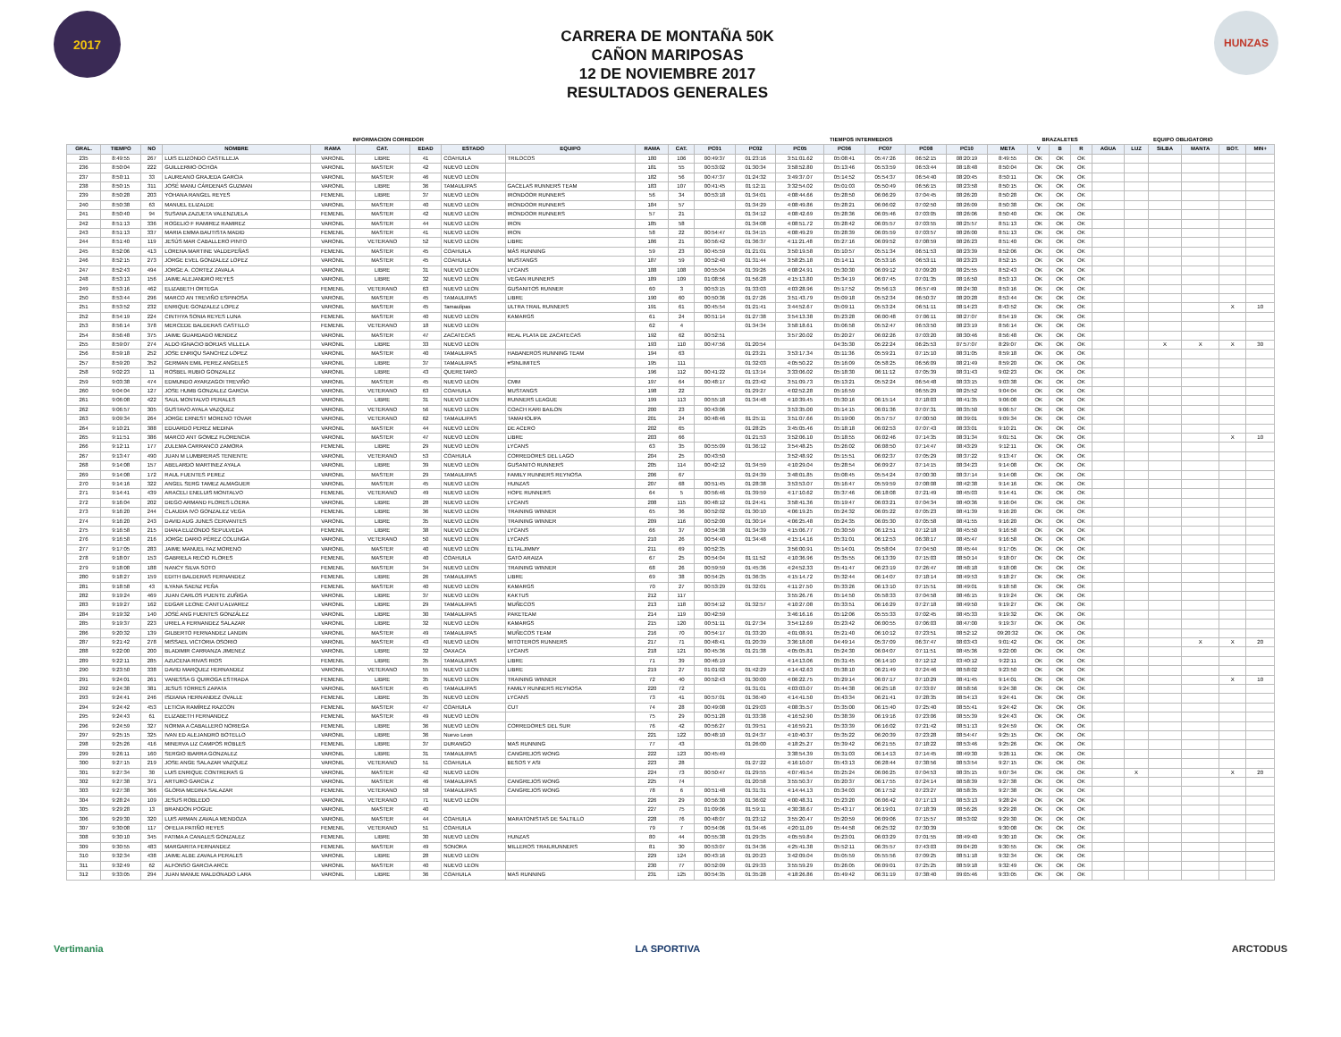2017
CARRERA DE MONTAÑA 50K
CAÑON MARIPOSAS
12 DE NOVIEMBRE 2017
RESULTADOS GENERALES
HUNZAS
| | | INFORMACION CORREDOR | | | | | | | | | TIEMPOS INTERMEDIOS | | | | | | | | BRAZALETES | | | EQUIPO OBLIGATORIO | | | | | |
| --- | --- | --- | --- | --- | --- | --- | --- | --- | --- | --- | --- | --- | --- | --- | --- | --- | --- | --- | --- | --- | --- | --- | --- | --- | --- | --- | --- |
| GRAL. | TIEMPO | NO | NOMBRE | RAMA | CAT. | EDAD | ESTADO | EQUIPO | RAMA | CAT. | PC01 | PC02 | PC05 | PC06 | PC07 | PC08 | PC10 | META | V | B | R | AGUA | LUZ | SILBA | MANTA | BOT. | MIN+ |
| 235 | 8:49:55 | 267 | LUIS ELIZONDO CASTILLEJA | VARONIL | LIBRE | 41 | COAHUILA | TRILOCOS | 180 | 106 | 00:49:37 | 01:23:16 | 3:51:01.62 | 05:08:41 | 05:47:26 | 06:52:15 | 08:20:19 | 8:49:55 | OK | OK | OK | | | | | | |
| 236 | 8:50:04 | 222 | GUILLERMO OCHOA | VARONIL | MASTER | 42 | NUEVO LEON | | 181 | 55 | 00:53:02 | 01:30:34 | 3:58:52.80 | 05:13:46 | 05:53:59 | 06:53:44 | 08:18:48 | 8:50:04 | OK | OK | OK | | | | | | |
| 237 | 8:50:11 | 33 | LAUREANO GRAJEDA GARCIA | VARONIL | MASTER | 46 | NUEVO LEON | | 182 | 56 | 00:47:37 | 01:24:32 | 3:49:37.07 | 05:14:52 | 05:54:37 | 06:54:40 | 08:20:45 | 8:50:11 | OK | OK | OK | | | | | | |
| 238 | 8:50:15 | 311 | JOSÉ MANU CÁRDENAS GUZMAN | VARONIL | LIBRE | 36 | TAMAULIPAS | GACELAS RUNNERS TEAM | 183 | 107 | 00:41:45 | 01:12:11 | 3:32:54.02 | 05:01:03 | 05:50:49 | 06:56:15 | 08:23:58 | 8:50:15 | OK | OK | OK | | | | | | |
| 239 | 8:50:28 | 203 | YOHANA RANGEL REYES | FEMENIL | LIBRE | 37 | NUEVO LEON | IRONDOOR RUNNERS | 56 | 34 | 00:53:18 | 01:34:01 | 4:08:44.66 | 05:28:50 | 06:06:29 | 07:04:45 | 08:26:20 | 8:50:28 | OK | OK | OK | | | | | | |
| 240 | 8:50:38 | 63 | MANUEL ELIZALDE | VARONIL | MASTER | 40 | NUEVO LEON | IRONDOOR RUNNERS | 184 | 57 | | 01:34:29 | 4:08:49.86 | 05:28:21 | 06:06:02 | 07:02:50 | 08:26:09 | 8:50:38 | OK | OK | OK | | | | | | |
| 241 | 8:50:40 | 94 | SUSANA ZAZUETA VALENZUELA | FEMENIL | MASTER | 42 | NUEVO LEON | IRONDOOR RUNNERS | 57 | 21 | | 01:34:12 | 4:08:42.69 | 05:28:36 | 06:05:46 | 07:03:05 | 08:26:06 | 8:50:40 | OK | OK | OK | | | | | | |
| 242 | 8:51:13 | 336 | ROGELIO F RAMIREZ RAMIREZ | VARONIL | MASTER | 44 | NUEVO LEON | IRON | 185 | 58 | | 01:34:08 | 4:08:51.72 | 05:28:42 | 06:05:57 | 07:03:55 | 08:25:57 | 8:51:13 | OK | OK | OK | | | | | | |
| 243 | 8:51:13 | 337 | MARIA EMMA BAUTISTA MADID | FEMENIL | MASTER | 41 | NUEVO LEON | IRON | 58 | 22 | 00:54:47 | 01:34:15 | 4:08:49.29 | 05:28:39 | 06:05:59 | 07:03:57 | 08:26:00 | 8:51:13 | OK | OK | OK | | | | | | |
| 244 | 8:51:40 | 119 | JESÚS MAR CABALLERO PINTO | VARONIL | VETERANO | 52 | NUEVO LEON | LIBRE | 186 | 21 | 00:56:42 | 01:36:37 | 4:11:21.48 | 05:27:16 | 06:09:52 | 07:08:59 | 08:26:23 | 8:51:40 | OK | OK | OK | | | | | | |
| 245 | 8:52:06 | 413 | LORENA MARTINE VALDEPEÑAS | FEMENIL | MASTER | 45 | COAHUILA | MÁS RUNNING | 59 | 23 | 00:45:59 | 01:21:01 | 3:50:19.58 | 05:10:57 | 05:51:34 | 06:51:53 | 08:23:39 | 8:52:06 | OK | OK | OK | | | | | | |
| 246 | 8:52:15 | 273 | JORGE EVEL GONZALEZ LOPEZ | VARONIL | MASTER | 45 | COAHUILA | MUSTANGS | 187 | 59 | 00:52:40 | 01:31:44 | 3:58:25.18 | 05:14:11 | 05:53:16 | 06:53:11 | 08:23:23 | 8:52:15 | OK | OK | OK | | | | | | |
| 247 | 8:52:43 | 494 | JORGE A. CORTEZ ZAVALA | VARONIL | LIBRE | 31 | NUEVO LEON | LYCANS | 188 | 108 | 00:55:04 | 01:39:26 | 4:08:24.91 | 05:30:30 | 06:09:12 | 07:09:20 | 08:25:55 | 8:52:43 | OK | OK | OK | | | | | | |
| 248 | 8:53:13 | 156 | JAIME ALEJANDRO REYES | VARONIL | LIBRE | 32 | NUEVO LEON | VEGAN RUNNERS | 189 | 109 | 01:08:56 | 01:56:28 | 4:15:13.80 | 05:34:19 | 06:07:45 | 07:01:35 | 08:16:50 | 8:53:13 | OK | OK | OK | | | | | | |
| 249 | 8:53:16 | 462 | ELIZABETH ORTEGA | FEMENIL | VETERANO | 63 | NUEVO LEON | GUSANITOS RUNNER | 60 | 3 | 00:53:15 | 01:33:03 | 4:03:28.96 | 05:17:52 | 05:56:13 | 06:57:49 | 08:24:30 | 8:53:16 | OK | OK | OK | | | | | | |
| 250 | 8:53:44 | 296 | MARCO AN TREVIÑO ESPINOSA | VARONIL | MASTER | 45 | TAMAULIPAS | LIBRE | 190 | 60 | 00:50:36 | 01:27:26 | 3:51:43.79 | 05:09:18 | 05:52:34 | 06:50:37 | 08:20:28 | 8:53:44 | OK | OK | OK | | | | | | |
| 251 | 8:53:52 | 232 | ENRIQUE GONZALEZ LOPEZ | VARONIL | MASTER | 45 | Tamaulipas | ULTRA TRAIL RUNNERS | 191 | 61 | 00:45:54 | 01:21:41 | 3:44:52.67 | 05:09:11 | 05:53:24 | 06:51:11 | 08:14:23 | 8:43:52 | OK | OK | OK | | | | | X | 10 |
| 252 | 8:54:19 | 224 | CINTHYA SONIA REYES LUNA | FEMENIL | MASTER | 40 | NUEVO LEON | KAMARGS | 61 | 24 | 00:51:14 | 01:27:38 | 3:54:13.38 | 05:23:28 | 06:00:48 | 07:06:11 | 08:27:07 | 8:54:19 | OK | OK | OK | | | | | | |
| 253 | 8:56:14 | 378 | MERCEDE BALDERAS CASTILLO | FEMENIL | VETERANO | 18 | NUEVO LEON | | 62 | 4 | | 01:34:34 | 3:58:18.61 | 05:06:58 | 05:52:47 | 06:53:50 | 08:23:19 | 8:56:14 | OK | OK | OK | | | | | | |
| 254 | 8:56:48 | 375 | JAIME GUARDADO MENDEZ | VARONIL | MASTER | 47 | ZACATECAS | REAL PLATA DE ZACATECAS | 192 | 62 | 00:52:51 | | 3:57:20.02 | 05:20:27 | 06:02:26 | 07:03:20 | 08:30:46 | 8:56:48 | OK | OK | OK | | | | | | |
| 255 | 8:59:07 | 274 | ALDO IGNACIO BORJAS VILLELA | VARONIL | LIBRE | 33 | NUEVO LEON | | 193 | 110 | 00:47:56 | 01:20:54 | | 04:35:30 | 05:22:24 | 06:25:53 | 07:57:07 | 8:29:07 | OK | OK | OK | | | X | X | X | 30 |
| 256 | 8:59:18 | 252 | JOSE ENRIQU SANCHEZ LOPEZ | VARONIL | MASTER | 40 | TAMAULIPAS | HABANEROS RUNNING TEAM | 194 | 63 | | 01:23:21 | 3:53:17.34 | 05:11:36 | 05:59:21 | 07:15:10 | 08:31:05 | 8:59:18 | OK | OK | OK | | | | | | |
| 257 | 8:59:20 | 352 | GERMAN EMIL PEREZ ANGELES | VARONIL | LIBRE | 37 | TAMAULIPAS | #SINLIMITES | 195 | 111 | | 01:32:03 | 4:05:50.22 | 05:16:09 | 05:58:25 | 06:56:09 | 08:21:49 | 8:59:20 | OK | OK | OK | | | | | | |
| 258 | 9:02:23 | 11 | ROSBEL RUBIO GONZALEZ | VARONIL | LIBRE | 43 | QUERETARO | | 196 | 112 | 00:41:22 | 01:13:14 | 3:33:06.02 | 05:18:30 | 06:11:12 | 07:05:39 | 08:31:43 | 9:02:23 | OK | OK | OK | | | | | | |
| 259 | 9:03:38 | 474 | EDMUNDO AYARZAGOI TREVIÑO | VARONIL | MASTER | 45 | NUEVO LEON | CMM | 197 | 64 | 00:48:17 | 01:23:42 | 3:51:09.73 | 05:13:21 | 05:52:24 | 06:54:48 | 08:33:15 | 9:03:38 | OK | OK | OK | | | | | | |
| 260 | 9:04:04 | 127 | JOSE HUMB GONZALEZ GARCIA | VARONIL | VETERANO | 63 | COAHUILA | MUSTANGS | 198 | 22 | | 01:29:27 | 4:02:52.28 | 05:16:59 | | 06:55:29 | 08:25:52 | 9:04:04 | OK | OK | OK | | | | | | |
| 261 | 9:06:08 | 422 | SAUL MONTALVO PERALES | VARONIL | LIBRE | 31 | NUEVO LEON | RUNNERS LEAGUE | 199 | 113 | 00:55:18 | 01:34:48 | 4:10:39.45 | 05:30:16 | 06:15:14 | 07:18:03 | 08:41:35 | 9:06:08 | OK | OK | OK | | | | | | |
| 262 | 9:06:57 | 305 | GUSTAVO AYALA VAZQUEZ | VARONIL | VETERANO | 56 | NUEVO LEON | COACH KARI BAILON | 200 | 23 | 00:43:06 | | 3:53:35.00 | 05:14:15 | 06:01:36 | 07:07:31 | 08:35:50 | 9:06:57 | OK | OK | OK | | | | | | |
| 263 | 9:09:34 | 264 | JORGE ERNEST MORENO TOVAR | VARONIL | VETERANO | 62 | TAMAULIPAS | TAMAHOLIPA | 201 | 24 | 00:48:46 | 01:25:11 | 3:51:07.66 | 05:19:00 | 05:57:57 | 07:00:50 | 08:39:01 | 9:09:34 | OK | OK | OK | | | | | | |
| 264 | 9:10:21 | 388 | EDUARDO PEREZ MEDINA | VARONIL | MASTER | 44 | NUEVO LEON | DE ACERO | 202 | 65 | | 01:28:25 | 3:45:05.46 | 05:18:18 | 06:02:53 | 07:07:43 | 08:33:01 | 9:10:21 | OK | OK | OK | | | | | | |
| 265 | 9:11:51 | 386 | MARCO ANT GOMEZ FLORENCIA | VARONIL | MASTER | 47 | NUEVO LEON | LIBRE | 203 | 66 | | 01:21:53 | 3:52:06.10 | 05:18:55 | 06:02:46 | 07:14:35 | 08:31:34 | 9:01:51 | OK | OK | OK | | | | | X | 10 |
| 266 | 9:12:11 | 177 | ZULEMA CARRANCO ZAMORA | FEMENIL | LIBRE | 29 | NUEVO LEON | LYCANS | 63 | 35 | 00:55:09 | 01:36:12 | 3:54:48.25 | 05:26:02 | 06:08:50 | 07:14:47 | 08:43:29 | 9:12:11 | OK | OK | OK | | | | | | |
| 267 | 9:13:47 | 490 | JUAN M LUMBRERAS TENIENTE | VARONIL | VETERANO | 53 | COAHUILA | CORREDORES DEL LAGO | 204 | 25 | 00:43:50 | | 3:52:48.92 | 05:15:51 | 06:02:37 | 07:05:29 | 08:37:22 | 9:13:47 | OK | OK | OK | | | | | | |
| 268 | 9:14:08 | 157 | ABELARDO MARTINEZ AYALA | VARONIL | LIBRE | 39 | NUEVO LEON | GUSANITO RUNNERS | 205 | 114 | 00:42:12 | 01:34:59 | 4:10:29.04 | 05:28:54 | 06:09:27 | 07:14:15 | 08:34:23 | 9:14:08 | OK | OK | OK | | | | | | |
| 269 | 9:14:08 | 172 | RAUL FUENTES PEREZ | VARONIL | MASTER | 29 | TAMAULIPAS | FAMILY RUNNERS REYNOSA | 206 | 67 | | 01:24:39 | 3:48:01.85 | 05:08:45 | 05:54:24 | 07:00:30 | 08:37:14 | 9:14:08 | OK | OK | OK | | | | | | |
| 270 | 9:14:16 | 322 | ANGEL SERG TAMEZ ALMAGUER | VARONIL | MASTER | 45 | NUEVO LEON | HUNZAS | 207 | 68 | 00:51:45 | 01:28:38 | 3:53:53.07 | 05:16:47 | 05:59:59 | 07:08:08 | 08:42:38 | 9:14:16 | OK | OK | OK | | | | | | |
| 271 | 9:14:41 | 439 | ARACELI ENELUIS MONTALVO | FEMENIL | VETERANO | 49 | NUEVO LEON | HOPE RUNNERS | 64 | 5 | 00:56:46 | 01:39:59 | 4:17:10.62 | 05:37:46 | 06:18:08 | 07:21:49 | 08:45:03 | 9:14:41 | OK | OK | OK | | | | | | |
| 272 | 9:16:04 | 202 | DIEGO ARMAND FLORES LOERA | VARONIL | LIBRE | 28 | NUEVO LEON | LYCANS | 208 | 115 | 00:48:12 | 01:24:41 | 3:58:41.36 | 05:19:47 | 06:03:21 | 07:04:34 | 08:40:36 | 9:16:04 | OK | OK | OK | | | | | | |
| 273 | 9:16:20 | 244 | CLAUDIA IVO GONZALEZ VEGA | FEMENIL | LIBRE | 36 | NUEVO LEON | TRAINING WINNER | 65 | 36 | 00:52:02 | 01:30:10 | 4:06:19.25 | 05:24:32 | 06:05:22 | 07:05:23 | 08:41:39 | 9:16:20 | OK | OK | OK | | | | | | |
| 274 | 9:16:20 | 243 | DAVID AUG JUNES CERVANTES | VARONIL | LIBRE | 35 | NUEVO LEON | TRAINING WINNER | 209 | 116 | 00:52:00 | 01:30:14 | 4:06:25.48 | 05:24:35 | 06:05:30 | 07:05:58 | 08:41:55 | 9:16:20 | OK | OK | OK | | | | | | |
| 275 | 9:16:58 | 215 | DIANA ELIZONDO SEPULVEDA | FEMENIL | LIBRE | 38 | NUEVO LEON | LYCANS | 66 | 37 | 00:54:38 | 01:34:39 | 4:15:06.77 | 05:30:59 | 06:12:51 | 07:12:18 | 08:45:50 | 9:16:58 | OK | OK | OK | | | | | | |
| 276 | 9:16:58 | 216 | JORGE DARIO PÉREZ COLUNGA | VARONIL | VETERANO | 50 | NUEVO LEON | LYCANS | 210 | 26 | 00:54:40 | 01:34:48 | 4:15:14.16 | 05:31:01 | 06:12:53 | 06:38:17 | 08:45:47 | 9:16:58 | OK | OK | OK | | | | | | |
| 277 | 9:17:05 | 283 | JAIME MANUEL FAZ MORENO | VARONIL | MASTER | 40 | NUEVO LEON | ELTALJIMMY | 211 | 69 | 00:52:35 | | 3:56:00.91 | 05:14:01 | 05:58:04 | 07:04:50 | 08:45:44 | 9:17:05 | OK | OK | OK | | | | | | |
| 278 | 9:18:07 | 153 | GABRIELA RECIO FLORES | FEMENIL | MASTER | 40 | COAHUILA | GATO ARAIZA | 67 | 25 | 00:54:04 | 01:11:52 | 4:10:36.96 | 05:35:55 | 06:13:39 | 07:15:03 | 08:50:14 | 9:18:07 | OK | OK | OK | | | | | | |
| 279 | 9:18:08 | 188 | NANCY SILVA SOTO | FEMENIL | MASTER | 34 | NUEVO LEON | TRAINING WINNER | 68 | 26 | 00:59:59 | 01:45:36 | 4:24:52.33 | 05:41:47 | 06:23:19 | 07:26:47 | 08:48:18 | 9:18:08 | OK | OK | OK | | | | | | |
| 280 | 9:18:27 | 159 | EDITH BALDERAS FERNANDEZ | FEMENIL | LIBRE | 26 | TAMAULIPAS | LIBRE | 69 | 38 | 00:54:25 | 01:36:35 | 4:15:14.72 | 05:32:44 | 06:14:07 | 07:18:14 | 08:49:53 | 9:18:27 | OK | OK | OK | | | | | | |
| 281 | 9:18:58 | 43 | ILYANA SAENZ PEÑA | FEMENIL | MASTER | 40 | NUEVO LEON | KAMARGS | 70 | 27 | 00:53:29 | 01:32:01 | 4:11:27.50 | 05:33:26 | 06:13:10 | 07:15:51 | 08:49:01 | 9:18:58 | OK | OK | OK | | | | | | |
| 282 | 9:19:24 | 469 | JUAN CARLOS PUENTE ZUÑIGA | VARONIL | LIBRE | 37 | NUEVO LEON | KAKTUS | 212 | 117 | | | 3:55:26.76 | 05:14:50 | 05:58:33 | 07:04:58 | 08:46:15 | 9:19:24 | OK | OK | OK | | | | | | |
| 283 | 9:19:27 | 162 | EDGAR LEONE CANTU ALVAREZ | VARONIL | LIBRE | 29 | TAMAULIPAS | MUÑECOS | 213 | 118 | 00:54:12 | 01:32:57 | 4:10:27.08 | 05:33:51 | 06:16:29 | 07:27:18 | 08:49:50 | 9:19:27 | OK | OK | OK | | | | | | |
| 284 | 9:19:32 | 140 | JOSÉ ANG FUENTES GONZÁLEZ | VARONIL | LIBRE | 30 | TAMAULIPAS | PAKETEAM | 214 | 119 | 00:42:59 | | 3:46:16.16 | 05:12:06 | 05:55:33 | 07:02:45 | 08:45:33 | 9:19:32 | OK | OK | OK | | | | | | |
| 285 | 9:19:37 | 223 | URIEL A FERNANDEZ SALAZAR | VARONIL | LIBRE | 32 | NUEVO LEON | KAMARGS | 215 | 120 | 00:51:11 | 01:27:34 | 3:54:12.69 | 05:23:42 | 06:00:55 | 07:06:03 | 08:47:00 | 9:19:37 | OK | OK | OK | | | | | | |
| 286 | 9:20:32 | 139 | GILBERTO FERNANDEZ LANDIN | VARONIL | MASTER | 49 | TAMAULIPAS | MUÑECOS TEAM | 216 | 70 | 00:54:17 | 01:33:20 | 4:01:08.91 | 05:21:40 | 06:10:12 | 07:23:51 | 08:52:12 | 09:20:32 | OK | OK | OK | | | | | | |
| 287 | 9:21:42 | 278 | MISSAEL VICTORIA OSORIO | VARONIL | MASTER | 43 | NUEVO LEON | MITOTEROS RUNNERS | 217 | 71 | 00:48:41 | 01:20:39 | 3:36:18.08 | 04:49:14 | 05:37:09 | 06:37:47 | 08:03:43 | 9:01:42 | OK | OK | OK | | | | X | X | 20 |
| 288 | 9:22:00 | 200 | BLADIMIR CARRANZA JIMENEZ | VARONIL | LIBRE | 32 | OAXACA | LYCANS | 218 | 121 | 00:45:36 | 01:21:38 | 4:05:05.81 | 05:24:30 | 06:04:07 | 07:11:51 | 08:45:36 | 9:22:00 | OK | OK | OK | | | | | | |
| 289 | 9:22:11 | 285 | AZUCENA RIVAS RIOS | FEMENIL | LIBRE | 35 | TAMAULIPAS | LIBRE | 71 | 39 | 00:46:19 | | 4:14:13.06 | 05:31:45 | 06:14:10 | 07:12:12 | 03:40:12 | 9:22:11 | OK | OK | OK | | | | | | |
| 290 | 9:23:50 | 338 | DAVID MARQUEZ HERNANDEZ | VARONIL | VETERANO | 55 | NUEVO LEON | LIBRE | 219 | 27 | 01:01:02 | 01:42:29 | 4:14:42.63 | 05:38:10 | 06:21:49 | 07:24:46 | 08:58:02 | 9:23:50 | OK | OK | OK | | | | | | |
| 291 | 9:24:01 | 261 | VANESSA G QUIROGA ESTRADA | FEMENIL | LIBRE | 35 | NUEVO LEON | TRAINING WINNER | 72 | 40 | 00:52:43 | 01:30:00 | 4:06:22.75 | 05:29:14 | 06:07:17 | 07:10:29 | 08:41:45 | 9:14:01 | OK | OK | OK | | | | | X | 10 |
| 292 | 9:24:38 | 381 | JESUS TORRES ZAPATA | VARONIL | MASTER | 45 | TAMAULIPAS | FAMILY RUNNERS REYNOSA | 220 | 72 | | 01:31:01 | 4:03:03.07 | 05:44:38 | 06:25:18 | 07:33:07 | 08:58:56 | 9:24:38 | OK | OK | OK | | | | | | |
| 293 | 9:24:41 | 246 | ISDIANA HERNANDEZ OVALLE | FEMENIL | LIBRE | 35 | NUEVO LEON | LYCANS | 73 | 41 | 00:57:01 | 01:36:40 | 4:14:41.50 | 05:43:34 | 06:21:41 | 07:28:35 | 08:54:13 | 9:24:41 | OK | OK | OK | | | | | | |
| 294 | 9:24:42 | 453 | LETICIA RAMÍREZ RAZCON | FEMENIL | MASTER | 47 | COAHUILA | CUT | 74 | 28 | 00:49:08 | 01:29:03 | 4:08:35.57 | 05:35:00 | 06:15:40 | 07:25:40 | 08:55:41 | 9:24:42 | OK | OK | OK | | | | | | |
| 295 | 9:24:43 | 61 | ELIZABETH FERNANDEZ | FEMENIL | MASTER | 49 | NUEVO LEON | | 75 | 29 | 00:51:28 | 01:33:38 | 4:16:52.90 | 05:38:39 | 06:19:16 | 07:23:06 | 08:55:39 | 9:24:43 | OK | OK | OK | | | | | | |
| 296 | 9:24:59 | 327 | NORMA A CABALLERO NORIEGA | FEMENIL | LIBRE | 36 | NUEVO LEON | CORREDORES DEL SUR | 76 | 42 | 00:56:27 | 01:39:51 | 4:16:59.21 | 05:33:39 | 06:16:02 | 07:21:42 | 08:51:13 | 9:24:59 | OK | OK | OK | | | | | | |
| 297 | 9:25:15 | 325 | IVAN ED ALEJANDRO BOTELLO | VARONIL | LIBRE | 36 | Nuevo Leon | | 221 | 122 | 00:48:10 | 01:24:37 | 4:10:40.37 | 05:35:22 | 06:20:39 | 07:23:28 | 08:54:47 | 9:25:15 | OK | OK | OK | | | | | | |
| 298 | 9:25:26 | 416 | MINERVA LIZ CAMPOS ROBLES | FEMENIL | LIBRE | 37 | DURANGO | MAS RUNNING | 77 | 43 | | 01:26:00 | 4:18:25.27 | 05:39:42 | 06:21:55 | 07:18:22 | 08:53:46 | 9:25:26 | OK | OK | OK | | | | | | |
| 299 | 9:26:11 | 160 | SERGIO IBARRA GONZALEZ | VARONIL | LIBRE | 31 | TAMAULIPAS | CANGREJOS WONG | 222 | 123 | 00:45:49 | | 3:38:54.39 | 05:31:03 | 06:14:13 | 07:14:45 | 08:49:30 | 9:26:11 | OK | OK | OK | | | | | | |
| 300 | 9:27:15 | 219 | JOSE ANGE SALAZAR VAZQUEZ | VARONIL | VETERANO | 51 | COAHUILA | BESOS Y ASI | 223 | 28 | | 01:27:22 | 4:16:10.07 | 05:43:13 | 06:28:44 | 07:38:56 | 08:53:54 | 9:27:15 | OK | OK | OK | | | | | | |
| 301 | 9:27:34 | 30 | LUIS ENRIQUE CONTRERAS G | VARONIL | MASTER | 42 | NUEVO LEON | | 224 | 73 | 00:50:47 | 01:29:55 | 4:07:49.54 | 05:25:24 | 06:06:25 | 07:04:53 | 08:35:15 | 9:07:34 | OK | OK | OK | | X | | | X | 20 |
| 302 | 9:27:38 | 371 | ARTURO GARCIA Z | VARONIL | MASTER | 46 | TAMAULIPAS | CANGREJOS WONG | 225 | 74 | | 01:20:58 | 3:55:50.37 | 05:20:37 | 06:17:55 | 07:24:14 | 08:58:39 | 9:27:38 | OK | OK | OK | | | | | | |
| 303 | 9:27:38 | 366 | GLORIA MEDINA SALAZAR | FEMENIL | VETERANO | 58 | TAMAULIPAS | CANGREJOS WONG | 78 | 6 | 00:51:48 | 01:31:31 | 4:14:44.13 | 05:34:03 | 06:17:52 | 07:23:27 | 08:58:35 | 9:27:38 | OK | OK | OK | | | | | | |
| 304 | 9:28:24 | 109 | JESUS ROBLEDO | VARONIL | VETERANO | 71 | NUEVO LEON | | 226 | 29 | 00:56:30 | 01:36:02 | 4:00:48.31 | 05:23:20 | 06:06:42 | 07:17:13 | 08:53:13 | 9:28:24 | OK | OK | OK | | | | | | |
| 305 | 9:29:28 | 13 | BRANDON POGUE | VARONIL | MASTER | 40 | | | 227 | 75 | 01:09:06 | 01:59:11 | 4:30:38.67 | 05:43:17 | 06:19:01 | 07:18:39 | 08:56:26 | 9:29:28 | OK | OK | OK | | | | | | |
| 306 | 9:29:30 | 320 | LUIS ARMAN ZAVALA MENDOZA | VARONIL | MASTER | 44 | COAHUILA | MARATONISTAS DE SALTILLO | 228 | 76 | 00:48:07 | 01:23:12 | 3:55:20.47 | 05:20:59 | 06:09:06 | 07:15:57 | 08:53:02 | 9:29:30 | OK | OK | OK | | | | | | |
| 307 | 9:30:08 | 117 | OFELIA PATIÑO REYES | FEMENIL | VETERANO | 51 | COAHUILA | | 79 | 7 | 00:54:06 | 01:34:46 | 4:20:11.09 | 05:44:58 | 06:25:32 | 07:30:39 | | 9:30:08 | OK | OK | OK | | | | | | |
| 308 | 9:30:10 | 345 | FATIMA A CANALES GONZALEZ | FEMENIL | LIBRE | 30 | NUEVO LEON | HUNZAS | 80 | 44 | 00:55:38 | 01:29:35 | 4:05:59.84 | 05:23:01 | 06:03:29 | 07:01:55 | 08:49:40 | 9:30:10 | OK | OK | OK | | | | | | |
| 309 | 9:30:55 | 483 | MARGARITA FERNANDEZ | FEMENIL | MASTER | 49 | SONORA | MILLEROS TRAILRUNNERS | 81 | 30 | 00:53:07 | 01:34:36 | 4:25:41.38 | 05:52:11 | 06:35:57 | 07:43:03 | 09:04:20 | 9:30:55 | OK | OK | OK | | | | | | |
| 310 | 9:32:34 | 438 | JAIME ALBE ZAVALA PERALES | VARONIL | LIBRE | 28 | NUEVO LEON | | 229 | 124 | 00:43:16 | 01:20:23 | 3:42:09.04 | 05:05:59 | 05:55:56 | 07:09:25 | 08:51:18 | 9:32:34 | OK | OK | OK | | | | | | |
| 311 | 9:32:49 | 62 | ALFONSO GARCIA ARCE | VARONIL | MASTER | 40 | NUEVO LEON | | 230 | 77 | 00:52:09 | 01:29:33 | 3:55:59.29 | 05:26:05 | 06:09:01 | 07:25:25 | 08:59:18 | 9:32:49 | OK | OK | OK | | | | | | |
| 312 | 9:33:05 | 294 | JUAN MANUE MALDONADO LARA | VARONIL | LIBRE | 36 | COAHUILA | MAS RUNNING | 231 | 125 | 00:54:35 | 01:35:28 | 4:18:26.86 | 05:49:42 | 06:31:19 | 07:38:40 | 09:05:46 | 9:33:05 | OK | OK | OK | | | | | | |
Vertimania LA SPORTIVA ARCTODUS